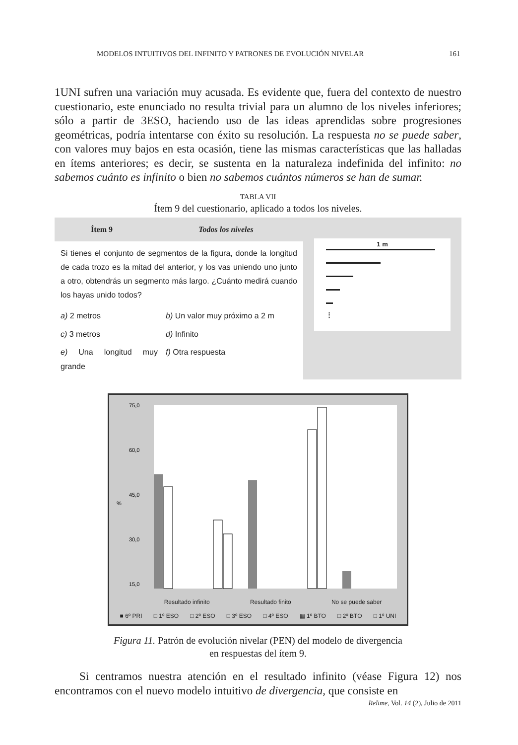MODELOS INTUITIVOS DEL INFINITO Y PATRONES DE EVOLUCIÓN NIVELAR 161
1UNI sufren una variación muy acusada. Es evidente que, fuera del contexto de nuestro cuestionario, este enunciado no resulta trivial para un alumno de los niveles inferiores; sólo a partir de 3ESO, haciendo uso de las ideas aprendidas sobre progresiones geométricas, podría intentarse con éxito su resolución. La respuesta no se puede saber, con valores muy bajos en esta ocasión, tiene las mismas características que las halladas en ítems anteriores; es decir, se sustenta en la naturaleza indefinida del infinito: no sabemos cuánto es infinito o bien no sabemos cuántos números se han de sumar.
TABLA VII
Ítem 9 del cuestionario, aplicado a todos los niveles.
| Ítem 9 | Todos los niveles | | 1 m ⋮ |
| Si tienes el conjunto de segmentos de la figura, donde la longitud de cada trozo es la mitad del anterior, y los vas uniendo uno junto a otro, obtendrás un segmento más largo. ¿Cuánto medirá cuando los hayas unido todos? | | | |
| a) 2 metros | | b) Un valor muy próximo a 2 m | |
| c) 3 metros | | d) Infinito | |
| e) Una longitud muy grande | | f) Otra respuesta | |
75,0
60,0
45,0
%
30,0
15,0
Resultado infinito Resultado finito No se puede saber
■ 6º PRI □ 1º ESO □ 2º ESO □ 3º ESO □ 4º ESO ▦ 1º BTO □ 2º BTO □ 1º UNI
Figura 11. Patrón de evolución nivelar (PEN) del modelo de divergencia
en respuestas del ítem 9.
Si centramos nuestra atención en el resultado infinito (véase Figura 12) nos encontramos con el nuevo modelo intuitivo de divergencia, que consiste en
Relime, Vol. 14 (2), Julio de 2011